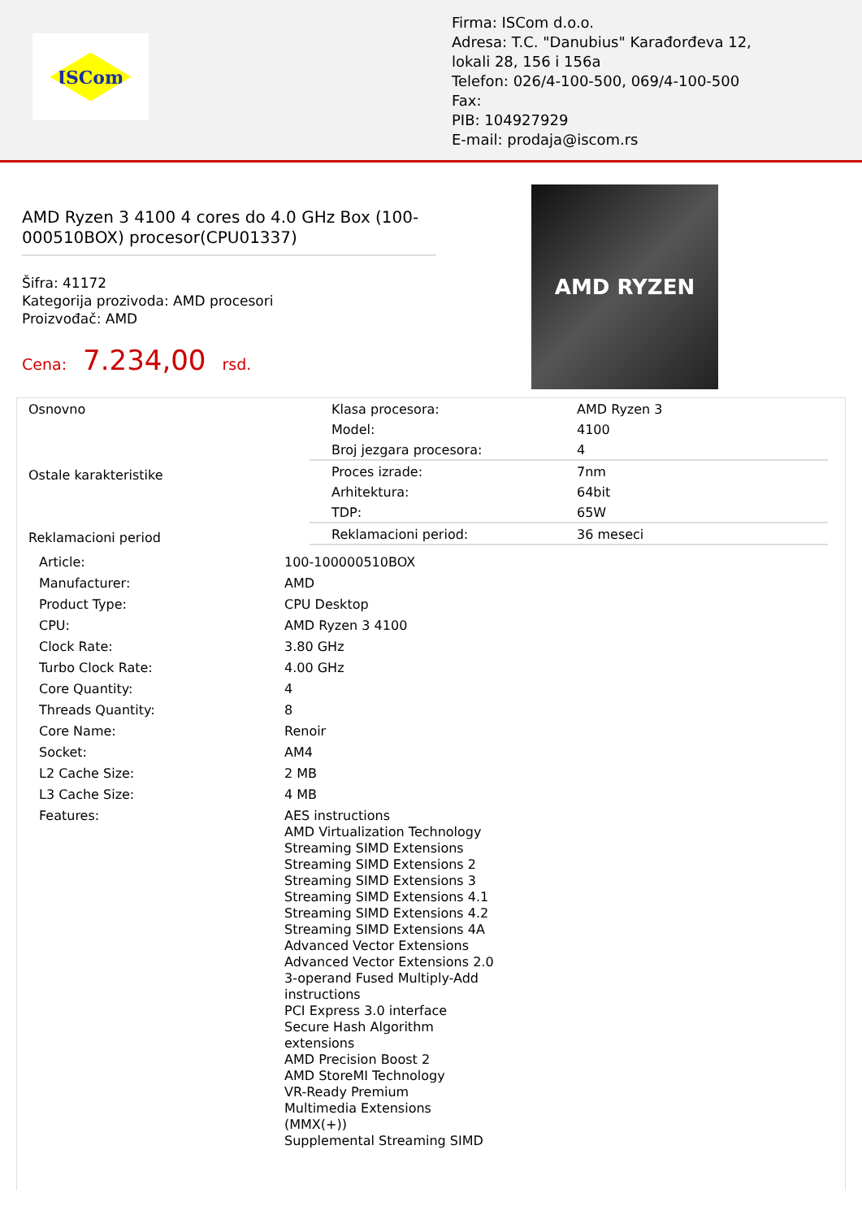ISCom
Firma: ISCom d.o.o.
Adresa: T.C. "Danubius" Karađorđeva 12,
lokali 28, 156 i 156a
Telefon: 026/4-100-500, 069/4-100-500
Fax:
PIB: 104927929
E-mail: prodaja@iscom.rs
AMD Ryzen 3 4100 4 cores do 4.0 GHz Box (100-000510BOX) procesor(CPU01337)
Šifra: 41172
Kategorija prozivoda: AMD procesori
Proizvođač: AMD
Cena: 7.234,00 rsd.
AMD RYZEN
| Osnovno | / Klasa procesora: / AMD Ryzen 3 / / Model: / 4100 / / Broj jezgara procesora: / 4 / |
| Ostale karakteristike | / Proces izrade: / 7nm / / Arhitektura: / 64bit / / TDP: / 65W / |
| Reklamacioni period | / Reklamacioni period: / 36 meseci / |
| Article: | 100-100000510BOX |
| Manufacturer: | AMD |
| Product Type: | CPU Desktop |
| CPU: | AMD Ryzen 3 4100 |
| Clock Rate: | 3.80 GHz |
| Turbo Clock Rate: | 4.00 GHz |
| Core Quantity: | 4 |
| Threads Quantity: | 8 |
| Core Name: | Renoir |
| Socket: | AM4 |
| L2 Cache Size: | 2 MB |
| L3 Cache Size: | 4 MB |
| Features: | AES instructions AMD Virtualization Technology Streaming SIMD Extensions Streaming SIMD Extensions 2 Streaming SIMD Extensions 3 Streaming SIMD Extensions 4.1 Streaming SIMD Extensions 4.2 Streaming SIMD Extensions 4A Advanced Vector Extensions Advanced Vector Extensions 2.0 3-operand Fused Multiply-Add instructions PCI Express 3.0 interface Secure Hash Algorithm extensions AMD Precision Boost 2 AMD StoreMI Technology VR-Ready Premium Multimedia Extensions (MMX(+)) Supplemental Streaming SIMD |